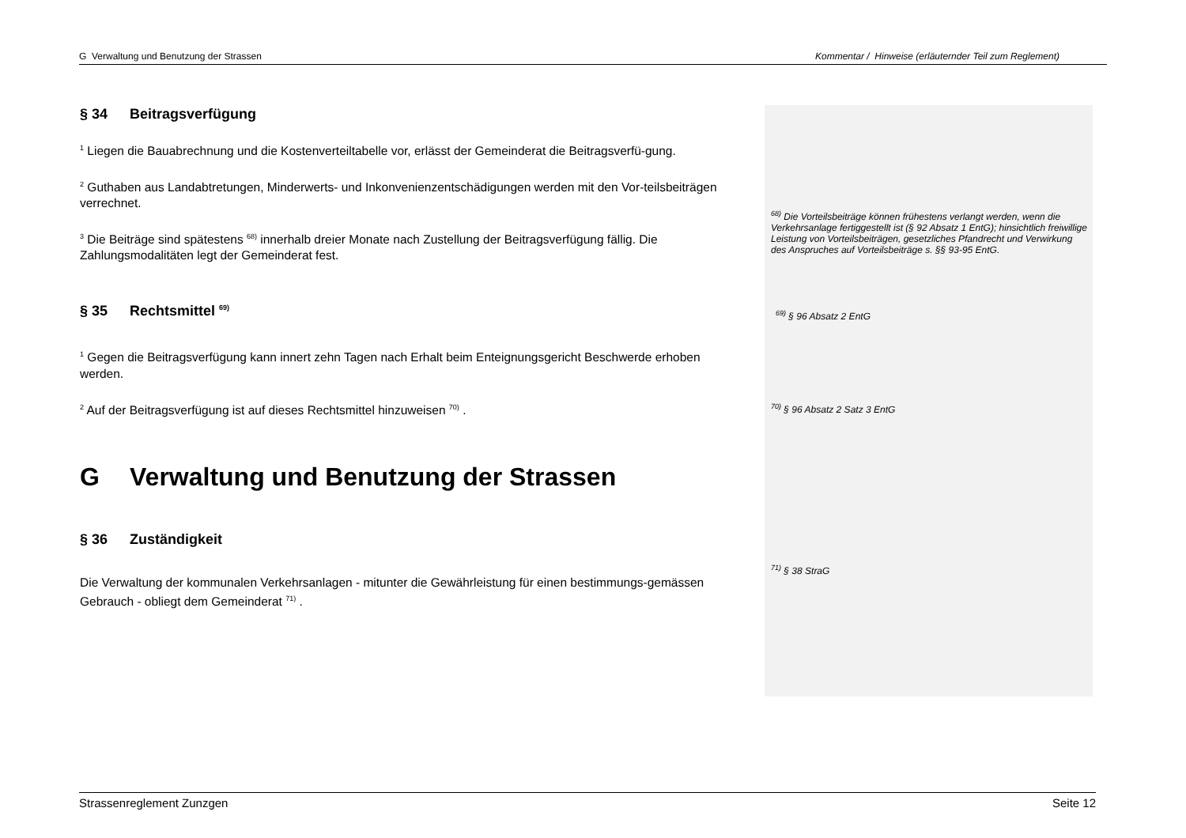G Verwaltung und Benutzung der Strassen Kommentar / Hinweise (erläuternder Teil zum Reglement)
§ 34 Beitragsverfügung
<sup>1</sup> Liegen die Bauabrechnung und die Kostenverteiltabelle vor, erlässt der Gemeinderat die Beitragsverfü-gung.
<sup>2</sup> Guthaben aus Landabtretungen, Minderwerts- und Inkonvenienzentschädigungen werden mit den Vor-teilsbeiträgen verrechnet.
<sup>3</sup> Die Beiträge sind spätestens <sup>68)</sup> innerhalb dreier Monate nach Zustellung der Beitragsverfügung fällig. Die Zahlungsmodalitäten legt der Gemeinderat fest.
§ 35 Rechtsmittel <sup>69)</sup>
<sup>1</sup> Gegen die Beitragsverfügung kann innert zehn Tagen nach Erhalt beim Enteignungsgericht Beschwerde erhoben werden.
<sup>2</sup> Auf der Beitragsverfügung ist auf dieses Rechtsmittel hinzuweisen <sup>70)</sup> .
G Verwaltung und Benutzung der Strassen
§ 36 Zuständigkeit
Die Verwaltung der kommunalen Verkehrsanlagen - mitunter die Gewährleistung für einen bestimmungs-gemässen Gebrauch - obliegt dem Gemeinderat <sup>71)</sup> .
<sup>68)</sup> Die Vorteilsbeiträge können frühestens verlangt werden, wenn die Verkehrsanlage fertiggestellt ist (§ 92 Absatz 1 EntG); hinsichtlich freiwillige Leistung von Vorteilsbeiträgen, gesetzliches Pfandrecht und Verwirkung des Anspruches auf Vorteilsbeiträge s. §§ 93-95 EntG.
<sup>69)</sup> § 96 Absatz 2 EntG
<sup>70)</sup> § 96 Absatz 2 Satz 3 EntG
<sup>71)</sup> § 38 StraG
Strassenreglement Zunzgen Seite 12